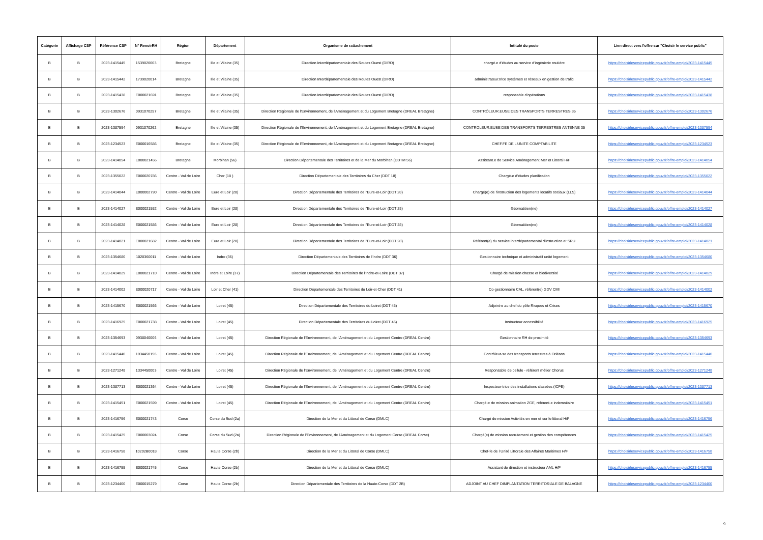| Catégorie | Affichage CSP | Référence CSP | N° RenoirRH | Région | Département | Organisme de rattachement | Intitulé du poste | Lien direct vers l'offre sur "Choisir le service public" |
| --- | --- | --- | --- | --- | --- | --- | --- | --- |
| B | B | 2023-1415445 | 1539020003 | Bretagne | Ille et Vilaine (35) | Direction Interdépartementale des Routes Ouest (DIRO) | chargé.e d'études au service d'ingénierie routière | https://choisirleservicepublic.gouv.fr/offre-emploi/2023-1415445 |
| B | B | 2023-1415442 | 1739020014 | Bretagne | Ille et Vilaine (35) | Direction Interdépartementale des Routes Ouest (DIRO) | administrateur.trice systèmes et réseaux en gestion de trafic | https://choisirleservicepublic.gouv.fr/offre-emploi/2023-1415442 |
| B | B | 2023-1415438 | E000021691 | Bretagne | Ille et Vilaine (35) | Direction Interdépartementale des Routes Ouest (DIRO) | responsable d'opérations | https://choisirleservicepublic.gouv.fr/offre-emploi/2023-1415438 |
| B | B | 2023-1302676 | 0931070257 | Bretagne | Ille et Vilaine (35) | Direction Régionale de l'Environnement, de l'Aménagement et du Logement Bretagne (DREAL Bretagne) | CONTRÔLEUR.EUSE DES TRANSPORTS TERRESTRES 35 | https://choisirleservicepublic.gouv.fr/offre-emploi/2023-1302676 |
| B | B | 2023-1387594 | 0931070262 | Bretagne | Ille et Vilaine (35) | Direction Régionale de l'Environnement, de l'Aménagement et du Logement Bretagne (DREAL Bretagne) | CONTROLEUR.EUSE DES TRANSPORTS TERRESTRES ANTENNE 35 | https://choisirleservicepublic.gouv.fr/offre-emploi/2023-1387594 |
| B | B | 2023-1234523 | E000016586 | Bretagne | Ille et Vilaine (35) | Direction Régionale de l'Environnement, de l'Aménagement et du Logement Bretagne (DREAL Bretagne) | CHEF.FE DE L'UNITE COMPTABILITE | https://choisirleservicepublic.gouv.fr/offre-emploi/2023-1234523 |
| B | B | 2023-1414054 | E000021456 | Bretagne | Morbihan (56) | Direction Départementale des Territoires et de la Mer du Morbihan (DDTM 56) | Assistant.e de Service Aménagement Mer et Littoral H/F | https://choisirleservicepublic.gouv.fr/offre-emploi/2023-1414054 |
| B | B | 2023-1355022 | E000020786 | Centre - Val de Loire | Cher (18 ) | Direction Départementale des Territoires du Cher (DDT 18) | Chargé-e d'études planification | https://choisirleservicepublic.gouv.fr/offre-emploi/2023-1355022 |
| B | B | 2023-1414044 | E000002790 | Centre - Val de Loire | Eure et Loir (28) | Direction Départementale des Territoires de l'Eure-et-Loir (DDT 28) | Chargé(e) de l'instruction des logements locatifs sociaux (LLS) | https://choisirleservicepublic.gouv.fr/offre-emploi/2023-1414044 |
| B | B | 2023-1414027 | E000021582 | Centre - Val de Loire | Eure et Loir (28) | Direction Départementale des Territoires de l'Eure-et-Loir (DDT 28) | Géomatitien(ne) | https://choisirleservicepublic.gouv.fr/offre-emploi/2023-1414027 |
| B | B | 2023-1414028 | E000021586 | Centre - Val de Loire | Eure et Loir (28) | Direction Départementale des Territoires de l'Eure-et-Loir (DDT 28) | Géomatitien(ne) | https://choisirleservicepublic.gouv.fr/offre-emploi/2023-1414028 |
| B | B | 2023-1414021 | E000021682 | Centre - Val de Loire | Eure et Loir (28) | Direction Départementale des Territoires de l'Eure-et-Loir (DDT 28) | Référent(e) du service interdépartemental d'instruction et SRU | https://choisirleservicepublic.gouv.fr/offre-emploi/2023-1414021 |
| B | B | 2023-1354680 | 1020360011 | Centre - Val de Loire | Indre (36) | Direction Départementale des Territoires de l'Indre (DDT 36) | Gestionnaire technique et administratif unité logement | https://choisirleservicepublic.gouv.fr/offre-emploi/2023-1354680 |
| B | B | 2023-1414029 | E000021710 | Centre - Val de Loire | Indre et Loire (37) | Direction Départementale des Territoires de l'Indre-et-Loire (DDT 37) | Chargé de mission chasse et biodiversité | https://choisirleservicepublic.gouv.fr/offre-emploi/2023-1414029 |
| B | B | 2023-1414002 | E000020717 | Centre - Val de Loire | Loir et Cher (41) | Direction Départementale des Territoires du Loir-et-Cher (DDT 41) | Co-gestionnaire CAL, référent(e) GDV CMI | https://choisirleservicepublic.gouv.fr/offre-emploi/2023-1414002 |
| B | B | 2023-1415670 | E000021566 | Centre - Val de Loire | Loiret (45) | Direction Départementale des Territoires du Loiret (DDT 45) | Adjoint-e au chef du pôle Risques et Crises | https://choisirleservicepublic.gouv.fr/offre-emploi/2023-1415670 |
| B | B | 2023-1416925 | E000021738 | Centre - Val de Loire | Loiret (45) | Direction Départementale des Territoires du Loiret (DDT 45) | Instructeur accessibilité | https://choisirleservicepublic.gouv.fr/offre-emploi/2023-1416925 |
| B | B | 2023-1354693 | 0938040006 | Centre - Val de Loire | Loiret (45) | Direction Régionale de l'Environnement, de l'Aménagement et du Logement Centre (DREAL Centre) | Gestionnaire RH de proximité | https://choisirleservicepublic.gouv.fr/offre-emploi/2023-1354693 |
| B | B | 2023-1415440 | 1034450156 | Centre - Val de Loire | Loiret (45) | Direction Régionale de l'Environnement, de l'Aménagement et du Logement Centre (DREAL Centre) | Contrôleur-se des transports terrestres à Orléans | https://choisirleservicepublic.gouv.fr/offre-emploi/2023-1415440 |
| B | B | 2023-1271248 | 1334450003 | Centre - Val de Loire | Loiret (45) | Direction Régionale de l'Environnement, de l'Aménagement et du Logement Centre (DREAL Centre) | Responsable de cellule - référent métier Chorus | https://choisirleservicepublic.gouv.fr/offre-emploi/2023-1271248 |
| B | B | 2023-1387713 | E000021364 | Centre - Val de Loire | Loiret (45) | Direction Régionale de l'Environnement, de l'Aménagement et du Logement Centre (DREAL Centre) | Inspecteur-trice des installations classées (ICPE) | https://choisirleservicepublic.gouv.fr/offre-emploi/2023-1387713 |
| B | B | 2023-1415451 | E000021599 | Centre - Val de Loire | Loiret (45) | Direction Régionale de l'Environnement, de l'Aménagement et du Logement Centre (DREAL Centre) | Chargé-e de mission animation ZGE, référent-e indemnitaire | https://choisirleservicepublic.gouv.fr/offre-emploi/2023-1415451 |
| B | B | 2023-1416756 | E000021743 | Corse | Corse du Sud (2a) | Direction de la Mer et du Littoral de Corse (DMLC) | Chargé de mission Activités en mer et sur le littoral H/F | https://choisirleservicepublic.gouv.fr/offre-emploi/2023-1416756 |
| B | B | 2023-1415425 | E000003024 | Corse | Corse du Sud (2a) | Direction Régionale de l'Environnement, de l'Aménagement et du Logement Corse (DREAL Corse) | Chargé(e) de mission recrutement et gestion des compétences | https://choisirleservicepublic.gouv.fr/offre-emploi/2023-1415425 |
| B | B | 2023-1416758 | 10202B0018 | Corse | Haute Corse (2b) | Direction de la Mer et du Littoral de Corse (DMLC) | Chef-fe de l Unité Littorale des Affaires Maritimes H/F | https://choisirleservicepublic.gouv.fr/offre-emploi/2023-1416758 |
| B | B | 2023-1416755 | E000021745 | Corse | Haute Corse (2b) | Direction de la Mer et du Littoral de Corse (DMLC) | Assistant de direction et instructeur AML H/F | https://choisirleservicepublic.gouv.fr/offre-emploi/2023-1416755 |
| B | B | 2023-1234400 | E000015279 | Corse | Haute Corse (2b) | Direction Départementale des Territoires de la Haute-Corse (DDT 2B) | ADJOINT AU CHEF DIMPLANTATION TERRITORIALE DE BALAGNE | https://choisirleservicepublic.gouv.fr/offre-emploi/2023-1234400 |
9